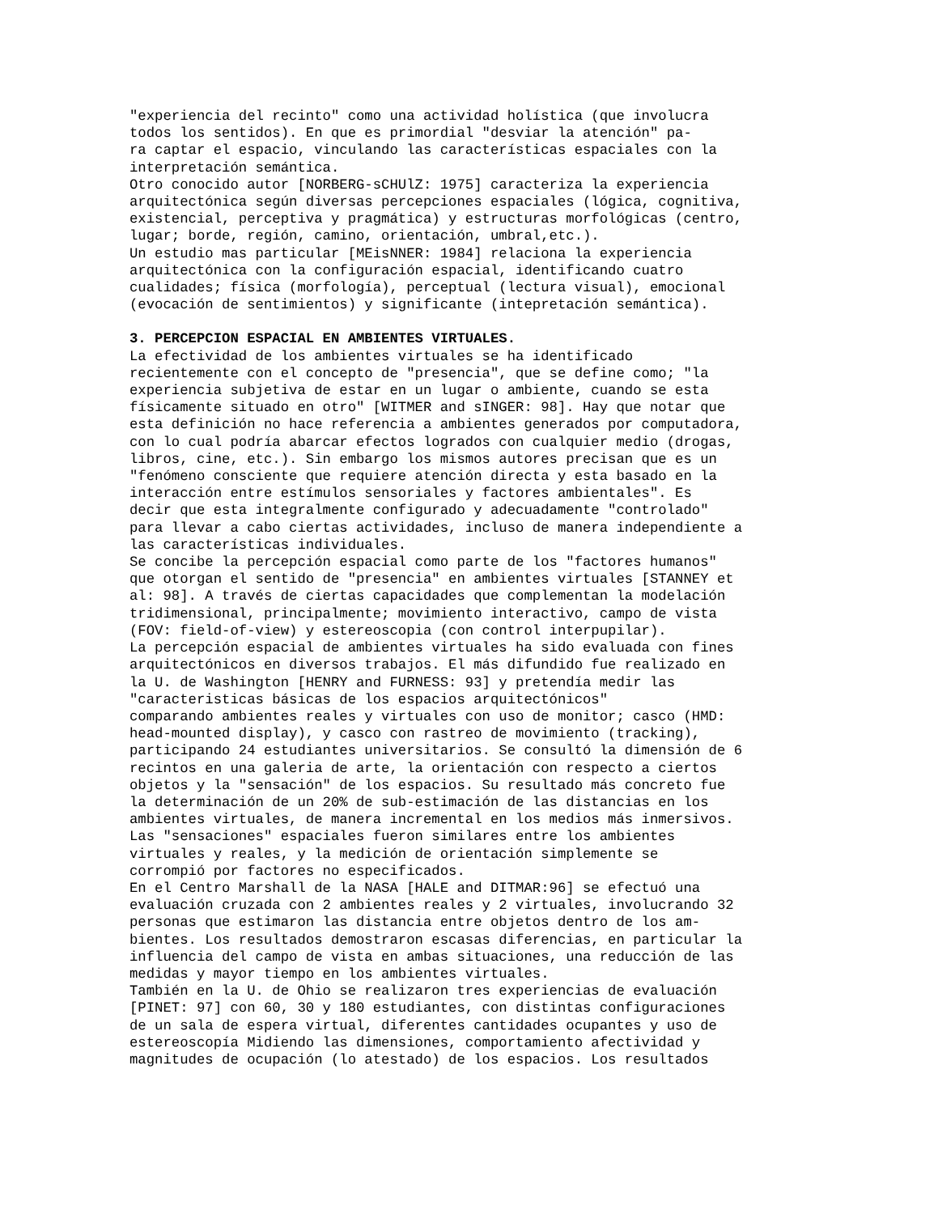"experiencia del recinto" como una actividad holística (que involucra todos los sentidos). En que es primordial "desviar la atención" pa- ra captar el espacio, vinculando las características espaciales con la interpretación semántica. Otro conocido autor [NORBERG-sCHUlZ: 1975] caracteriza la experiencia arquitectónica según diversas percepciones espaciales (lógica, cognitiva, existencial, perceptiva y pragmática) y estructuras morfológicas (centro, lugar; borde, región, camino, orientación, umbral,etc.). Un estudio mas particular [MEisNNER: 1984] relaciona la experiencia arquitectónica con la configuración espacial, identificando cuatro cualidades; física (morfología), perceptual (lectura visual), emocional (evocación de sentimientos) y significante (intepretación semántica).
3. PERCEPCION ESPACIAL EN AMBIENTES VIRTUALES. La efectividad de los ambientes virtuales se ha identificado recientemente con el concepto de "presencia", que se define como; "la experiencia subjetiva de estar en un lugar o ambiente, cuando se esta físicamente situado en otro" [WITMER and sINGER: 98]. Hay que notar que esta definición no hace referencia a ambientes generados por computadora, con lo cual podría abarcar efectos logrados con cualquier medio (drogas, libros, cine, etc.). Sin embargo los mismos autores precisan que es un "fenómeno consciente que requiere atención directa y esta basado en la interacción entre estímulos sensoriales y factores ambientales". Es decir que esta integralmente configurado y adecuadamente "controlado" para llevar a cabo ciertas actividades, incluso de manera independiente a las características individuales. Se concibe la percepción espacial como parte de los "factores humanos" que otorgan el sentido de "presencia" en ambientes virtuales [STANNEY et al: 98]. A través de ciertas capacidades que complementan la modelación tridimensional, principalmente; movimiento interactivo, campo de vista (FOV: field-of-view) y estereoscopia (con control interpupilar). La percepción espacial de ambientes virtuales ha sido evaluada con fines arquitectónicos en diversos trabajos. El más difundido fue realizado en la U. de Washington [HENRY and FURNESS: 93] y pretendía medir las "caracteristicas básicas de los espacios arquitectónicos" comparando ambientes reales y virtuales con uso de monitor; casco (HMD: head-mounted display), y casco con rastreo de movimiento (tracking), participando 24 estudiantes universitarios. Se consultó la dimensión de 6 recintos en una galeria de arte, la orientación con respecto a ciertos objetos y la "sensación" de los espacios. Su resultado más concreto fue la determinación de un 20% de sub-estimación de las distancias en los ambientes virtuales, de manera incremental en los medios más inmersivos. Las "sensaciones" espaciales fueron similares entre los ambientes virtuales y reales, y la medición de orientación simplemente se corrompió por factores no especificados. En el Centro Marshall de la NASA [HALE and DITMAR:96] se efectuó una evaluación cruzada con 2 ambientes reales y 2 virtuales, involucrando 32 personas que estimaron las distancia entre objetos dentro de los am- bientes. Los resultados demostraron escasas diferencias, en particular la influencia del campo de vista en ambas situaciones, una reducción de las medidas y mayor tiempo en los ambientes virtuales. También en la U. de Ohio se realizaron tres experiencias de evaluación [PINET: 97] con 60, 30 y 180 estudiantes, con distintas configuraciones de un sala de espera virtual, diferentes cantidades ocupantes y uso de estereoscopía Midiendo las dimensiones, comportamiento afectividad y magnitudes de ocupación (lo atestado) de los espacios. Los resultados